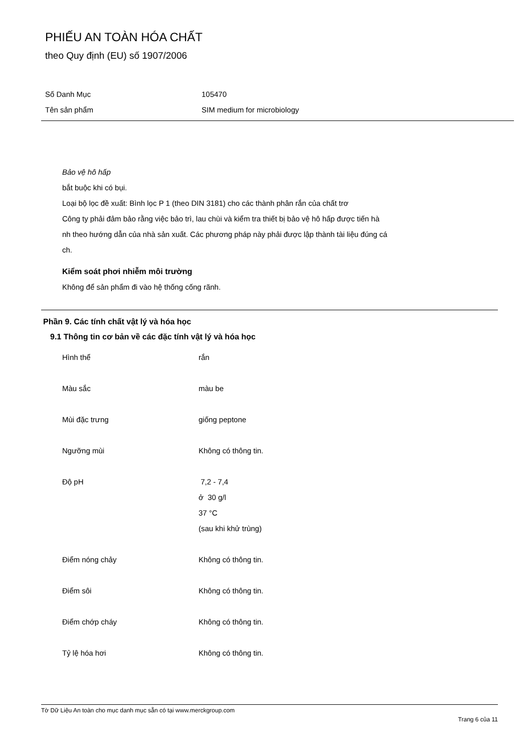PHIẾU AN TOÀN HÓA CHẤT
theo Quy định (EU) số 1907/2006
Số Danh Mục 105470
Tên sản phẩm SIM medium for microbiology
Bảo vệ hô hấp
bắt buộc khi có bụi.
Loại bộ lọc đề xuất: Bình lọc P 1 (theo DIN 3181) cho các thành phân rắn của chất trơ
Công ty phải đảm bảo rằng việc bảo trì, lau chùi và kiểm tra thiết bị bảo vệ hô hấp được tiến hà
nh theo hướng dẫn của nhà sản xuất. Các phương pháp này phải được lập thành tài liệu đúng cá
ch.
Kiểm soát phơi nhiễm môi trường
Không để sản phẩm đi vào hệ thống cống rãnh.
Phần 9. Các tính chất vật lý và hóa học
9.1 Thông tin cơ bản về các đặc tính vật lý và hóa học
Hình thể rắn
Màu sắc màu be
Mùi đặc trưng giống peptone
Ngưỡng mùi Không có thông tin.
Độ pH 7,2 - 7,4
ở 30 g/l
37 °C
(sau khi khử trùng)
Điểm nóng chảy Không có thông tin.
Điểm sôi Không có thông tin.
Điểm chớp cháy Không có thông tin.
Tỷ lệ hóa hơi Không có thông tin.
Tờ Dữ Liệu An toàn cho mục danh mục sẵn có tại www.merckgroup.com
Trang 6 của 11